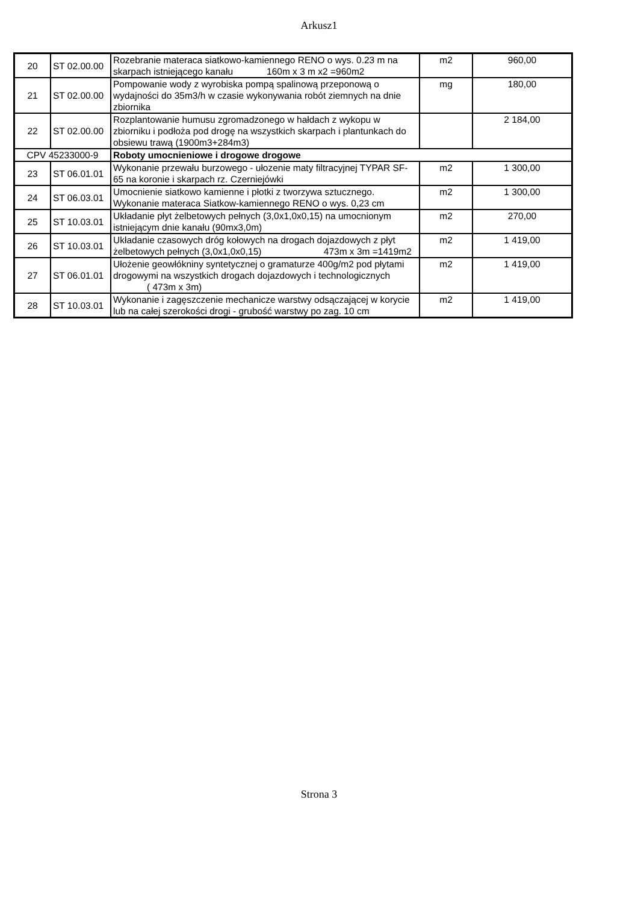Arkusz1
| 20 | ST 02.00.00 | Rozebranie materaca siatkowo-kamiennego RENO o wys. 0.23 m na skarpach istniejącego kanału 160m x 3 m x2 =960m2 | m2 | 960,00 |
| 21 | ST 02.00.00 | Pompowanie wody z wyrobiska pompą spalinową przeponową o wydajności do 35m3/h w czasie wykonywania robót ziemnych na dnie zbiornika | mg | 180,00 |
| 22 | ST 02.00.00 | Rozplantowanie humusu zgromadzonego w hałdach z wykopu w zbiorniku i podłoża pod drogę na wszystkich skarpach i plantunkach do obsiewu trawą (1900m3+284m3) | | 2 184,00 |
| CPV 45233000-9 | | Roboty umocnieniowe i drogowe drogowe | | |
| 23 | ST 06.01.01 | Wykonanie przewału burzowego - ułozenie maty filtracyjnej TYPAR SF-65 na koronie i skarpach rz. Czerniejówki | m2 | 1 300,00 |
| 24 | ST 06.03.01 | Umocnienie siatkowo kamienne i płotki z tworzywa sztucznego. Wykonanie materaca Siatkow-kamiennego RENO o wys. 0,23 cm | m2 | 1 300,00 |
| 25 | ST 10.03.01 | Układanie płyt żelbetowych pełnych (3,0x1,0x0,15) na umocnionym istniejącym dnie kanału (90mx3,0m) | m2 | 270,00 |
| 26 | ST 10.03.01 | Układanie czasowych dróg kołowych na drogach dojazdowych z płyt żelbetowych pełnych (3,0x1,0x0,15) 473m x 3m =1419m2 | m2 | 1 419,00 |
| 27 | ST 06.01.01 | Ułożenie geowłókniny syntetycznej o gramaturze 400g/m2 pod płytami drogowymi na wszystkich drogach dojazdowych i technologicznych ( 473m x 3m) | m2 | 1 419,00 |
| 28 | ST 10.03.01 | Wykonanie i zagęszczenie mechanicze warstwy odsączającej w korycie lub na całej szerokości drogi - grubość warstwy po zag. 10 cm | m2 | 1 419,00 |
Strona 3